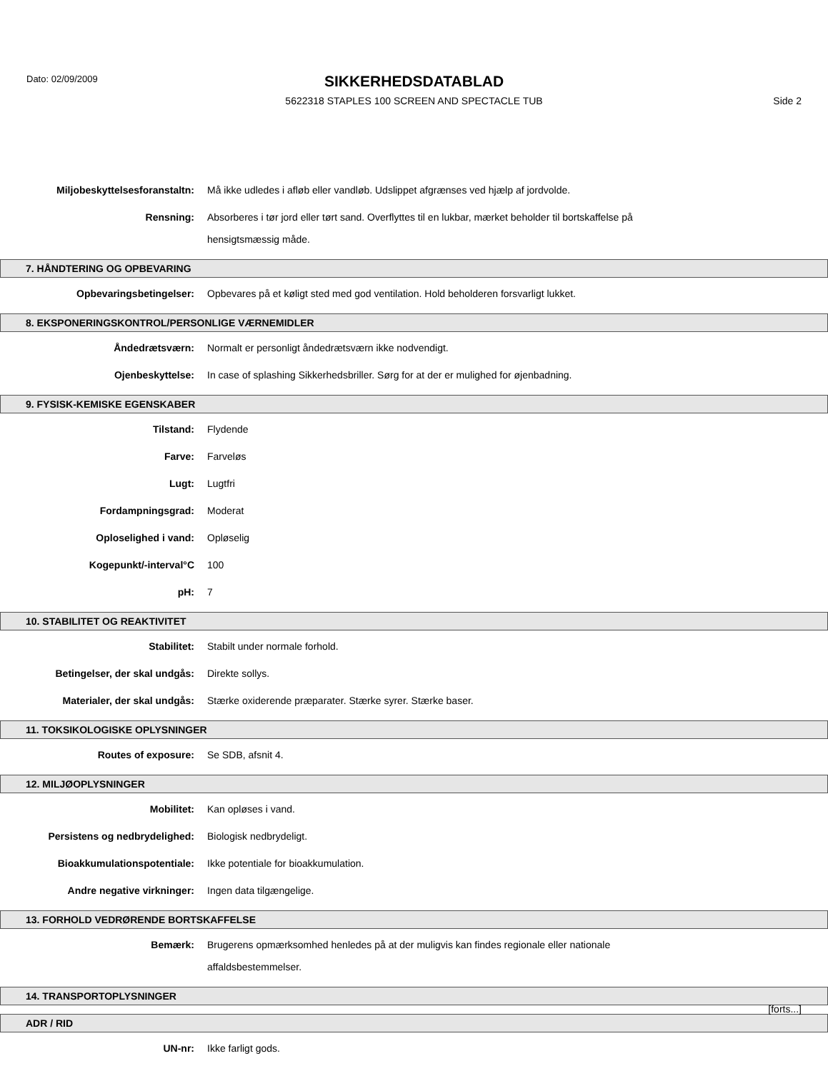Dato: 02/09/2009
SIKKERHEDSDATABLAD
5622318 STAPLES 100 SCREEN AND SPECTACLE TUB
Side 2
Miljobeskyttelsesforanstaltn:
Må ikke udledes i afløb eller vandløb. Udslippet afgrænses ved hjælp af jordvolde.
Rensning:
Absorberes i tør jord eller tørt sand. Overflyttes til en lukbar, mærket beholder til bortskaffelse på hensigtsmæssig måde.
7. HÅNDTERING OG OPBEVARING
Opbevaringsbetingelser:
Opbevares på et køligt sted med god ventilation. Hold beholderen forsvarligt lukket.
8. EKSPONERINGSKONTROL/PERSONLIGE VÆRNEMIDLER
Åndedrætsværn:
Normalt er personligt åndedrætsværn ikke nodvendigt.
Ojenbeskyttelse:
In case of splashing Sikkerhedsbriller. Sørg for at der er mulighed for øjenbadning.
9. FYSISK-KEMISKE EGENSKABER
Tilstand:
Flydende
Farve:
Farveløs
Lugt:
Lugtfri
Fordampningsgrad:
Moderat
Oploselighed i vand:
Opløselig
Kogepunkt/-interval°C
100
pH:
7
10. STABILITET OG REAKTIVITET
Stabilitet:
Stabilt under normale forhold.
Betingelser, der skal undgås:
Direkte sollys.
Materialer, der skal undgås:
Stærke oxiderende præparater. Stærke syrer. Stærke baser.
11. TOKSIKOLOGISKE OPLYSNINGER
Routes of exposure:
Se SDB, afsnit 4.
12. MILJØOPLYSNINGER
Mobilitet:
Kan opløses i vand.
Persistens og nedbrydelighed:
Biologisk nedbrydeligt.
Bioakkumulationspotentiale:
Ikke potentiale for bioakkumulation.
Andre negative virkninger:
Ingen data tilgængelige.
13. FORHOLD VEDRØRENDE BORTSKAFFELSE
Bemærk:
Brugerens opmærksomhed henledes på at der muligvis kan findes regionale eller nationale affaldsbestemmelser.
14. TRANSPORTOPLYSNINGER
ADR / RID
UN-nr:
Ikke farligt gods.
[forts...]